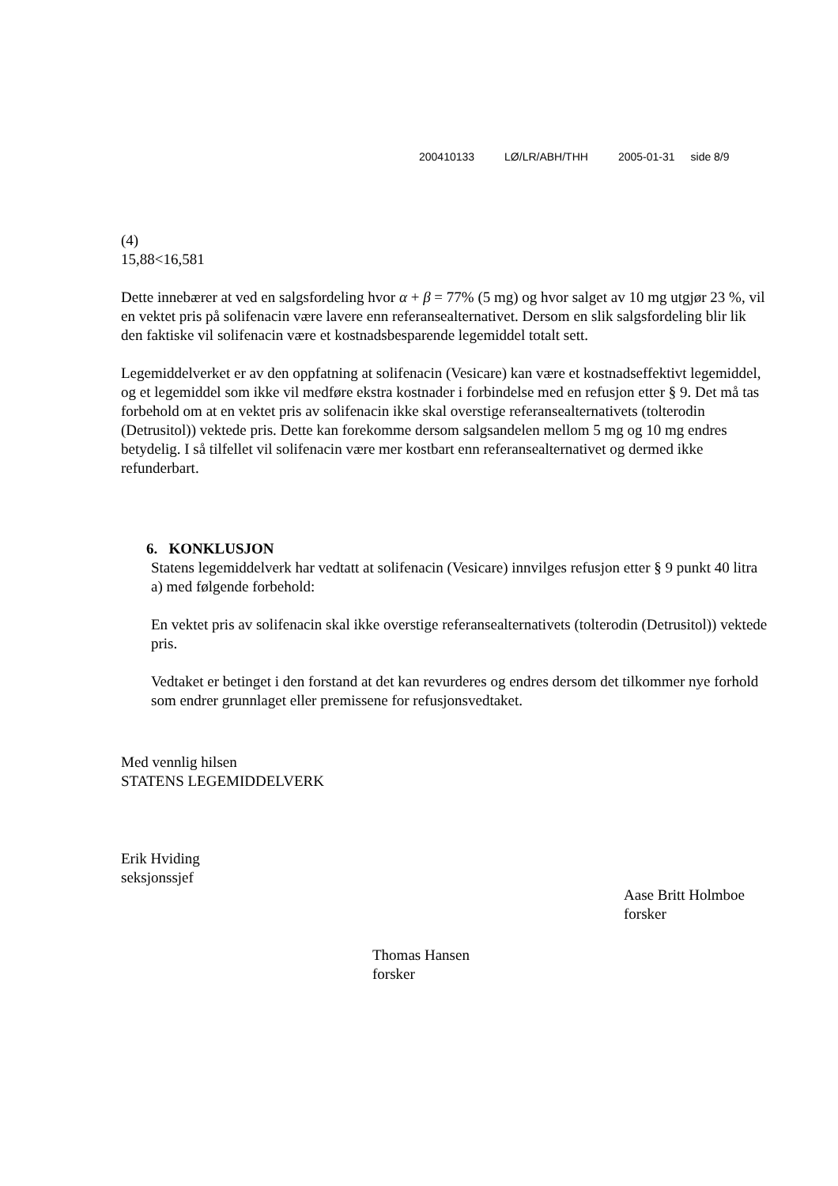200410133 LØ/LR/ABH/THH 2005-01-31 side 8/9
(4)
15,88<16,581
Dette innebærer at ved en salgsfordeling hvor α + β = 77% (5 mg) og hvor salget av 10 mg utgjør 23 %, vil en vektet pris på solifenacin være lavere enn referansealternativet. Dersom en slik salgsfordeling blir lik den faktiske vil solifenacin være et kostnadsbesparende legemiddel totalt sett.
Legemiddelverket er av den oppfatning at solifenacin (Vesicare) kan være et kostnadseffektivt legemiddel, og et legemiddel som ikke vil medføre ekstra kostnader i forbindelse med en refusjon etter § 9. Det må tas forbehold om at en vektet pris av solifenacin ikke skal overstige referansealternativets (tolterodin (Detrusitol)) vektede pris. Dette kan forekomme dersom salgsandelen mellom 5 mg og 10 mg endres betydelig. I så tilfellet vil solifenacin være mer kostbart enn referansealternativet og dermed ikke refunderbart.
6. KONKLUSJON
Statens legemiddelverk har vedtatt at solifenacin (Vesicare) innvilges refusjon etter § 9 punkt 40 litra a) med følgende forbehold:
En vektet pris av solifenacin skal ikke overstige referansealternativets (tolterodin (Detrusitol)) vektede pris.
Vedtaket er betinget i den forstand at det kan revurderes og endres dersom det tilkommer nye forhold som endrer grunnlaget eller premissene for refusjonsvedtaket.
Med vennlig hilsen
STATENS LEGEMIDDELVERK
Erik Hviding
seksjonssjef
Aase Britt Holmboe
forsker
Thomas Hansen
forsker